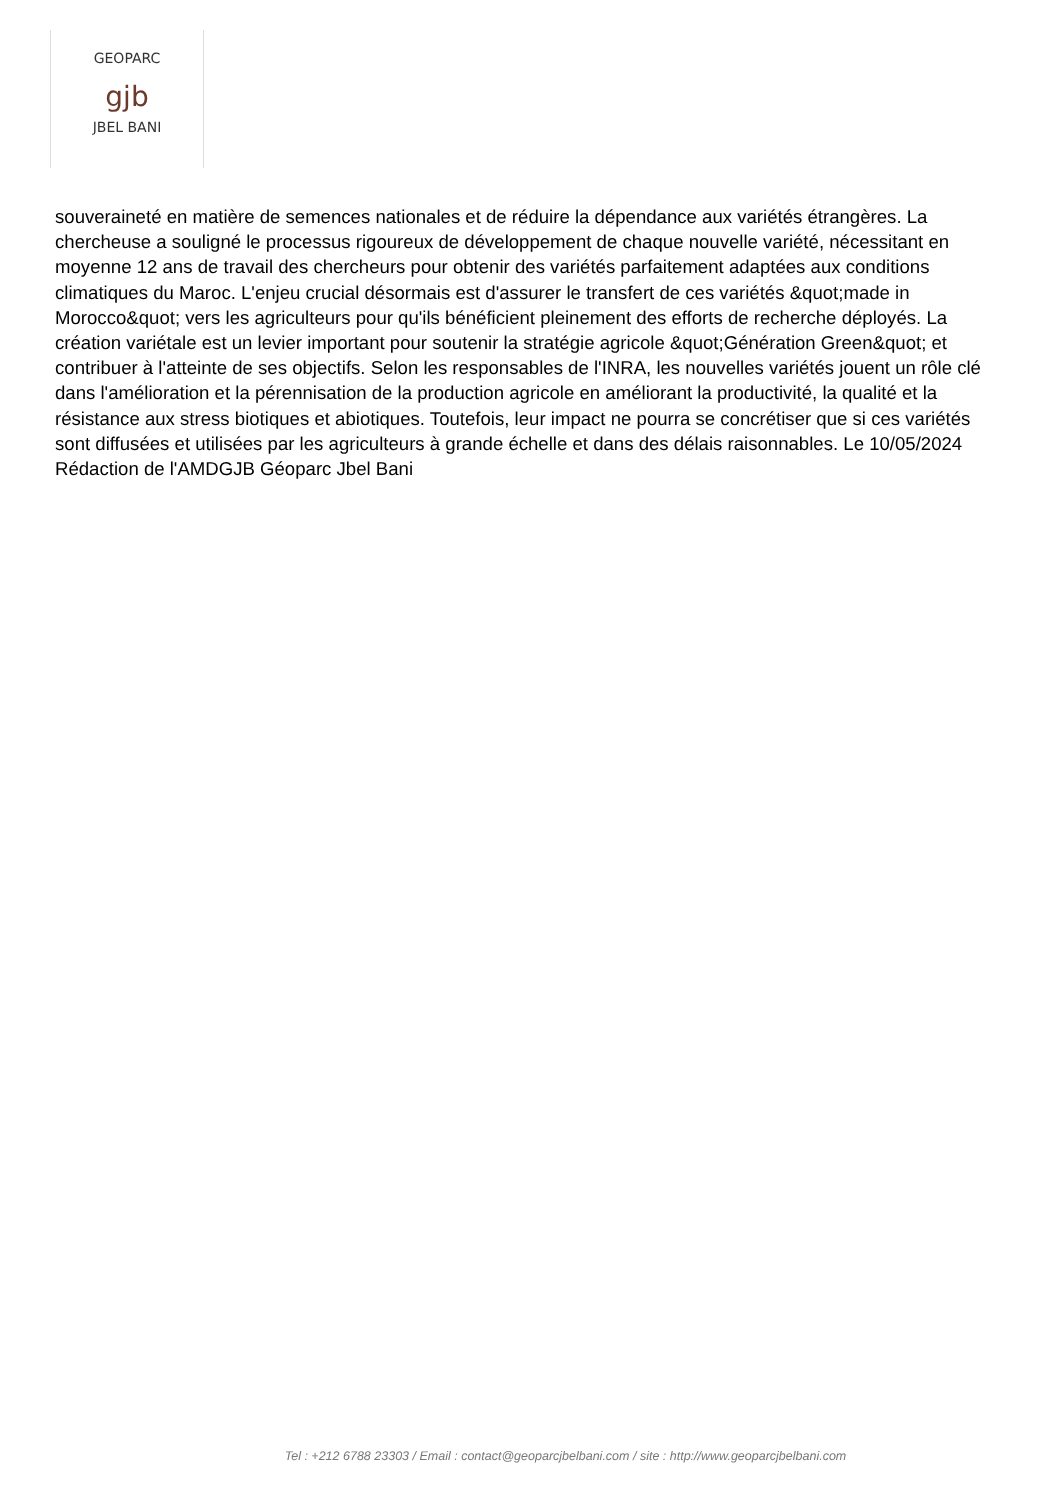GEOPARC
gjb
JBEL BANI
souveraineté en matière de semences nationales et de réduire la dépendance aux variétés étrangères. La chercheuse a souligné le processus rigoureux de développement de chaque nouvelle variété, nécessitant en moyenne 12 ans de travail des chercheurs pour obtenir des variétés parfaitement adaptées aux conditions climatiques du Maroc. L'enjeu crucial désormais est d'assurer le transfert de ces variétés &quot;made in Morocco&quot; vers les agriculteurs pour qu'ils bénéficient pleinement des efforts de recherche déployés. La création variétale est un levier important pour soutenir la stratégie agricole &quot;Génération Green&quot; et contribuer à l'atteinte de ses objectifs. Selon les responsables de l'INRA, les nouvelles variétés jouent un rôle clé dans l'amélioration et la pérennisation de la production agricole en améliorant la productivité, la qualité et la résistance aux stress biotiques et abiotiques. Toutefois, leur impact ne pourra se concrétiser que si ces variétés sont diffusées et utilisées par les agriculteurs à grande échelle et dans des délais raisonnables. Le 10/05/2024 Rédaction de l'AMDGJB Géoparc Jbel Bani
Tel : +212 6788 23303 / Email : contact@geoparcjbelbani.com / site : http://www.geoparcjbelbani.com